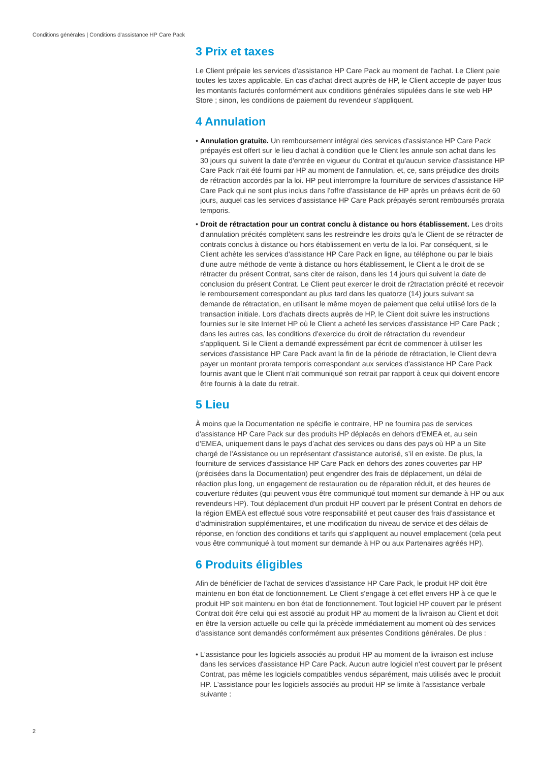Conditions générales | Conditions d'assistance HP Care Pack
3 Prix et taxes
Le Client prépaie les services d'assistance HP Care Pack au moment de l'achat. Le Client paie toutes les taxes applicable. En cas d'achat direct auprès de HP, le Client accepte de payer tous les montants facturés conformément aux conditions générales stipulées dans le site web HP Store ; sinon, les conditions de paiement du revendeur s'appliquent.
4 Annulation
• Annulation gratuite. Un remboursement intégral des services d'assistance HP Care Pack prépayés est offert sur le lieu d'achat à condition que le Client les annule son achat dans les 30 jours qui suivent la date d'entrée en vigueur du Contrat et qu'aucun service d'assistance HP Care Pack n'ait été fourni par HP au moment de l'annulation, et, ce, sans préjudice des droits de rétraction accordés par la loi. HP peut interrompre la fourniture de services d'assistance HP Care Pack qui ne sont plus inclus dans l'offre d'assistance de HP après un préavis écrit de 60 jours, auquel cas les services d'assistance HP Care Pack prépayés seront remboursés prorata temporis.
• Droit de rétractation pour un contrat conclu à distance ou hors établissement. Les droits d'annulation précités complètent sans les restreindre les droits qu'a le Client de se rétracter de contrats conclus à distance ou hors établissement en vertu de la loi. Par conséquent, si le Client achète les services d'assistance HP Care Pack en ligne, au téléphone ou par le biais d'une autre méthode de vente à distance ou hors établissement, le Client a le droit de se rétracter du présent Contrat, sans citer de raison, dans les 14 jours qui suivent la date de conclusion du présent Contrat. Le Client peut exercer le droit de r2tractation précité et recevoir le remboursement correspondant au plus tard dans les quatorze (14) jours suivant sa demande de rétractation, en utilisant le même moyen de paiement que celui utilisé lors de la transaction initiale. Lors d'achats directs auprès de HP, le Client doit suivre les instructions fournies sur le site Internet HP où le Client a acheté les services d'assistance HP Care Pack ; dans les autres cas, les conditions d’exercice du droit de rétractation du revendeur s'appliquent. Si le Client a demandé expressément par écrit de commencer à utiliser les services d'assistance HP Care Pack avant la fin de la période de rétractation, le Client devra payer un montant prorata temporis correspondant aux services d'assistance HP Care Pack fournis avant que le Client n'ait communiqué son retrait par rapport à ceux qui doivent encore être fournis à la date du retrait.
5 Lieu
À moins que la Documentation ne spécifie le contraire, HP ne fournira pas de services d'assistance HP Care Pack sur des produits HP déplacés en dehors d'EMEA et, au sein d'EMEA, uniquement dans le pays d’achat des services ou dans des pays où HP a un Site chargé de l'Assistance ou un représentant d'assistance autorisé, s’il en existe. De plus, la fourniture de services d'assistance HP Care Pack en dehors des zones couvertes par HP (précisées dans la Documentation) peut engendrer des frais de déplacement, un délai de réaction plus long, un engagement de restauration ou de réparation réduit, et des heures de couverture réduites (qui peuvent vous être communiqué tout moment sur demande à HP ou aux revendeurs HP). Tout déplacement d'un produit HP couvert par le présent Contrat en dehors de la région EMEA est effectué sous votre responsabilité et peut causer des frais d'assistance et d'administration supplémentaires, et une modification du niveau de service et des délais de réponse, en fonction des conditions et tarifs qui s'appliquent au nouvel emplacement (cela peut vous être communiqué à tout moment sur demande à HP ou aux Partenaires agréés HP).
6 Produits éligibles
Afin de bénéficier de l'achat de services d'assistance HP Care Pack, le produit HP doit être maintenu en bon état de fonctionnement. Le Client s'engage à cet effet envers HP à ce que le produit HP soit maintenu en bon état de fonctionnement. Tout logiciel HP couvert par le présent Contrat doit être celui qui est associé au produit HP au moment de la livraison au Client et doit en être la version actuelle ou celle qui la précède immédiatement au moment où des services d'assistance sont demandés conformément aux présentes Conditions générales. De plus :
• L'assistance pour les logiciels associés au produit HP au moment de la livraison est incluse dans les services d'assistance HP Care Pack. Aucun autre logiciel n'est couvert par le présent Contrat, pas même les logiciels compatibles vendus séparément, mais utilisés avec le produit HP. L'assistance pour les logiciels associés au produit HP se limite à l'assistance verbale suivante :
2